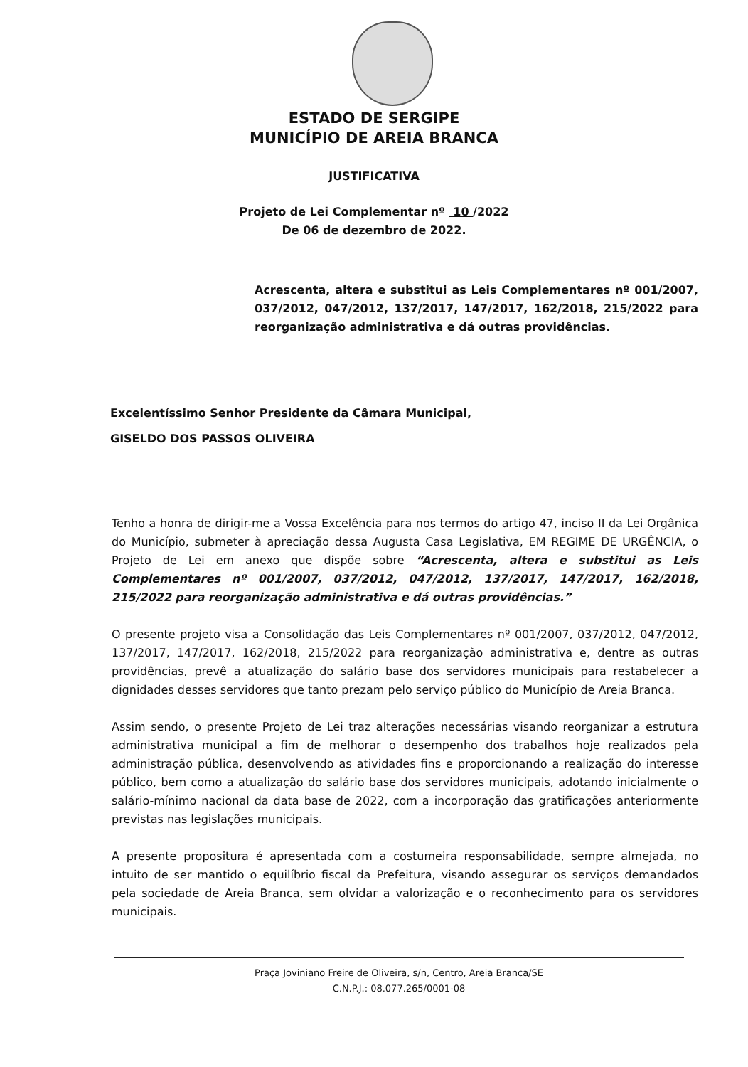ESTADO DE SERGIPE
MUNICÍPIO DE AREIA BRANCA
JUSTIFICATIVA
Projeto de Lei Complementar nº 10 /2022
De 06 de dezembro de 2022.
Acrescenta, altera e substitui as Leis Complementares nº 001/2007, 037/2012, 047/2012, 137/2017, 147/2017, 162/2018, 215/2022 para reorganização administrativa e dá outras providências.
Excelentíssimo Senhor Presidente da Câmara Municipal,
GISELDO DOS PASSOS OLIVEIRA
Tenho a honra de dirigir-me a Vossa Excelência para nos termos do artigo 47, inciso II da Lei Orgânica do Município, submeter à apreciação dessa Augusta Casa Legislativa, EM REGIME DE URGÊNCIA, o Projeto de Lei em anexo que dispõe sobre “Acrescenta, altera e substitui as Leis Complementares nº 001/2007, 037/2012, 047/2012, 137/2017, 147/2017, 162/2018, 215/2022 para reorganização administrativa e dá outras providências.”
O presente projeto visa a Consolidação das Leis Complementares nº 001/2007, 037/2012, 047/2012, 137/2017, 147/2017, 162/2018, 215/2022 para reorganização administrativa e, dentre as outras providências, prevê a atualização do salário base dos servidores municipais para restabelecer a dignidades desses servidores que tanto prezam pelo serviço público do Município de Areia Branca.
Assim sendo, o presente Projeto de Lei traz alterações necessárias visando reorganizar a estrutura administrativa municipal a fim de melhorar o desempenho dos trabalhos hoje realizados pela administração pública, desenvolvendo as atividades fins e proporcionando a realização do interesse público, bem como a atualização do salário base dos servidores municipais, adotando inicialmente o salário-mínimo nacional da data base de 2022, com a incorporação das gratificações anteriormente previstas nas legislações municipais.
A presente propositura é apresentada com a costumeira responsabilidade, sempre almejada, no intuito de ser mantido o equilíbrio fiscal da Prefeitura, visando assegurar os serviços demandados pela sociedade de Areia Branca, sem olvidar a valorização e o reconhecimento para os servidores municipais.
Praça Joviniano Freire de Oliveira, s/n, Centro, Areia Branca/SE
C.N.P.J.: 08.077.265/0001-08